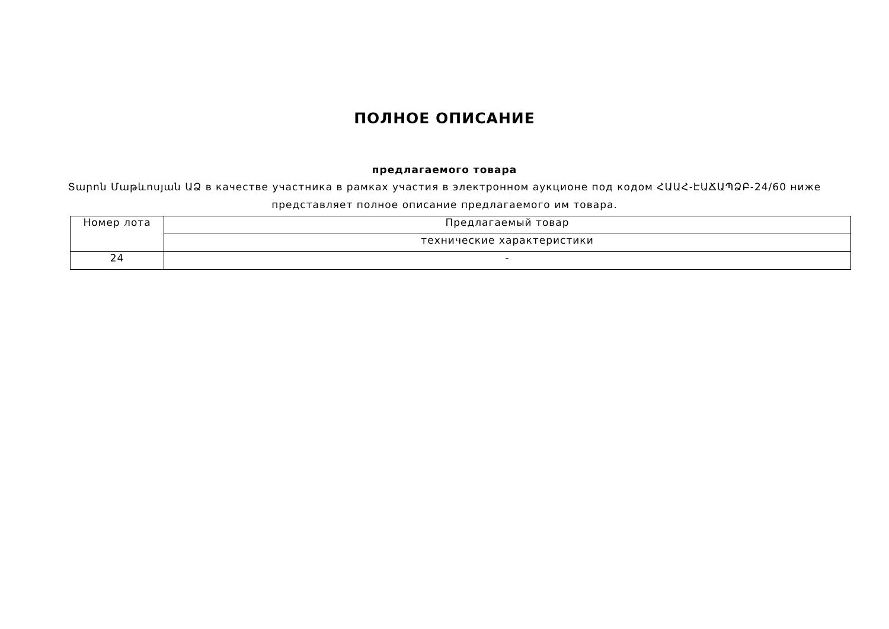ПОЛНОЕ ОПИСАНИЕ
предлагаемого товара
Տարոն Մաթևոսյան ԱՁ в качестве участника в рамках участия в электронном аукционе под кодом ՀԱԱՀ-ԷԱՃԱՊՁԲ-24/60 ниже представляет полное описание предлагаемого им товара.
| Номер лота | Предлагаемый товар |
| --- | --- |
| | технические характеристики |
| 24 | - |